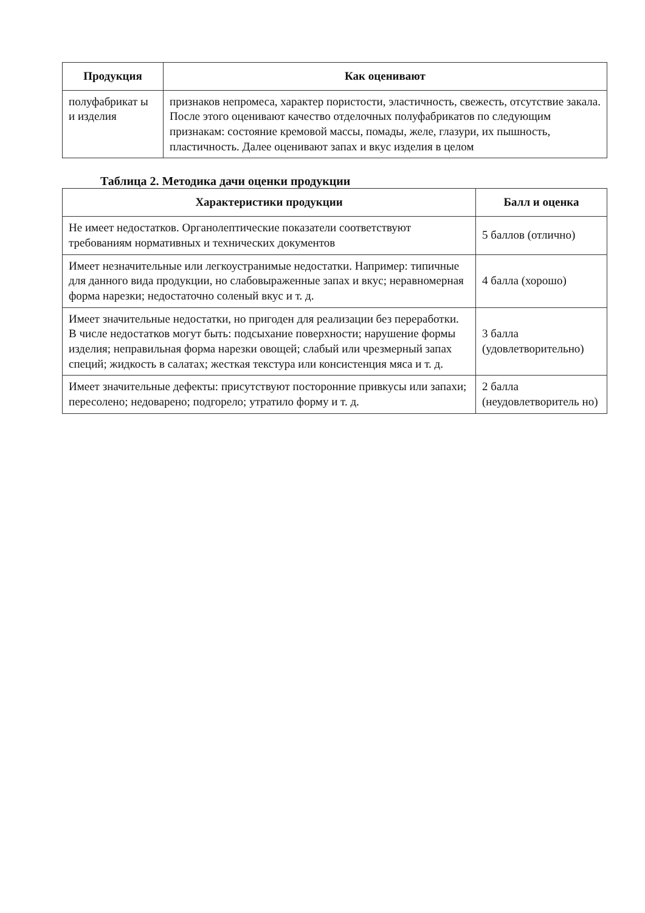| Продукция | Как оценивают |
| --- | --- |
| полуфабрикат ы и изделия | признаков непромеса, характер пористости, эластичность, свежесть, отсутствие закала. После этого оценивают качество отделочных полуфабрикатов по следующим признакам: состояние кремовой массы, помады, желе, глазури, их пышность, пластичность. Далее оценивают запах и вкус изделия в целом |
Таблица 2. Методика дачи оценки продукции
| Характеристики продукции | Балл и оценка |
| --- | --- |
| Не имеет недостатков. Органолептические показатели соответствуют требованиям нормативных и технических документов | 5 баллов (отлично) |
| Имеет незначительные или легкоустранимые недостатки. Например: типичные для данного вида продукции, но слабовыраженные запах и вкус; неравномерная форма нарезки; недостаточно соленый вкус и т. д. | 4 балла (хорошо) |
| Имеет значительные недостатки, но пригоден для реализации без переработки. В числе недостатков могут быть: подсыхание поверхности; нарушение формы изделия; неправильная форма нарезки овощей; слабый или чрезмерный запах специй; жидкость в салатах; жесткая текстура или консистенция мяса и т. д. | 3 балла (удовлетворительно) |
| Имеет значительные дефекты: присутствуют посторонние привкусы или запахи; пересолено; недоварено; подгорело; утратило форму и т. д. | 2 балла (неудовлетворитель но) |